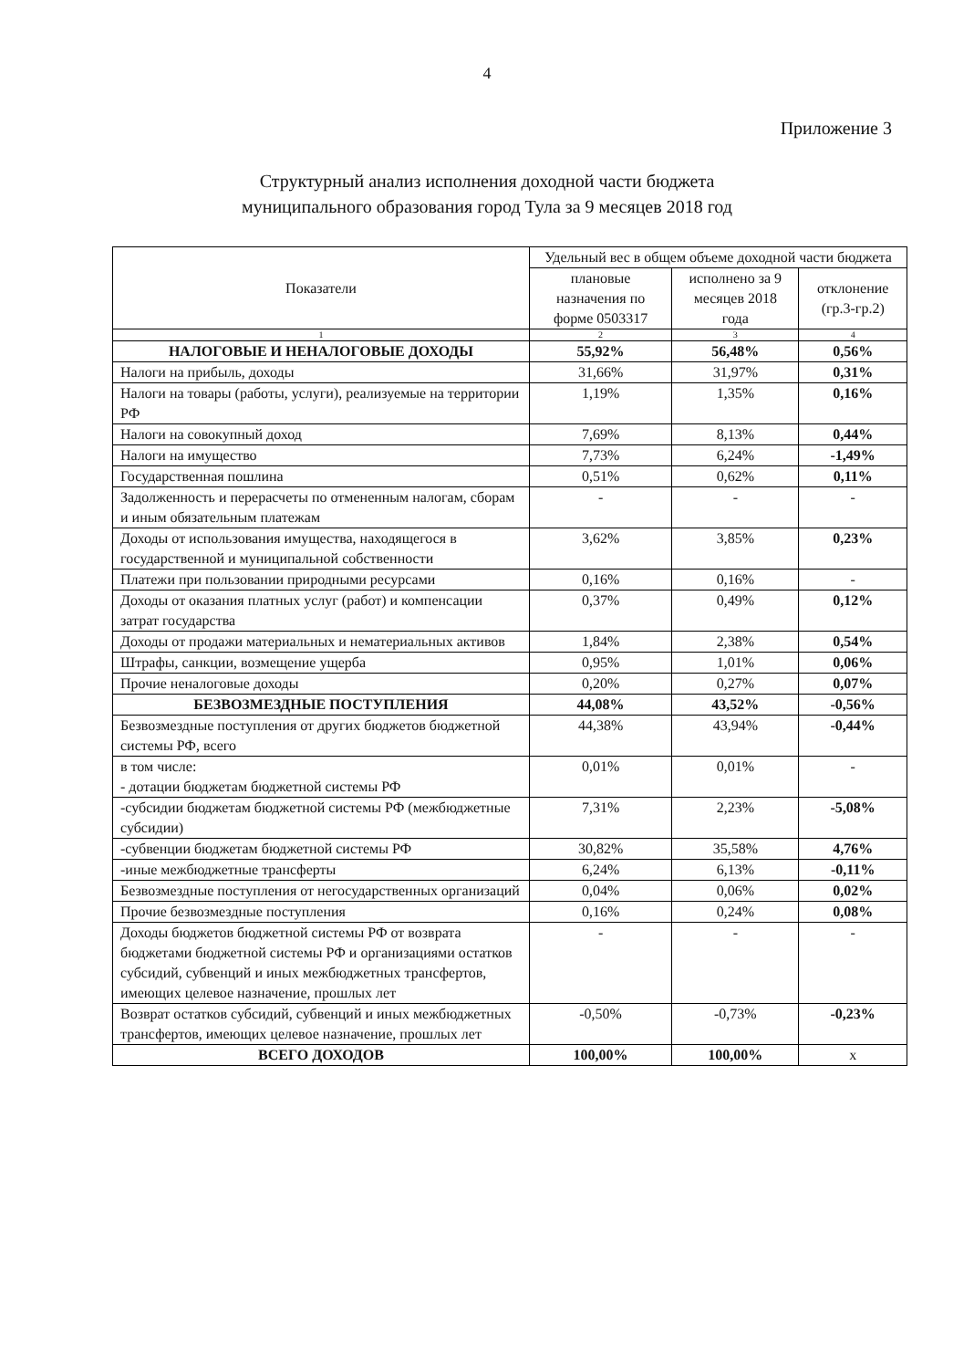4
Приложение 3
Структурный анализ исполнения доходной части бюджета
муниципального образования город Тула за 9 месяцев 2018 год
| Показатели | Удельный вес в общем объеме доходной части бюджета | | |
| --- | --- | --- | --- |
| | плановые назначения по форме 0503317 | исполнено за 9 месяцев 2018 года | отклонение (гр.3-гр.2) |
| 1 | 2 | 3 | 4 |
| НАЛОГОВЫЕ И НЕНАЛОГОВЫЕ ДОХОДЫ | 55,92% | 56,48% | 0,56% |
| Налоги на прибыль, доходы | 31,66% | 31,97% | 0,31% |
| Налоги на товары (работы, услуги), реализуемые на территории РФ | 1,19% | 1,35% | 0,16% |
| Налоги на совокупный доход | 7,69% | 8,13% | 0,44% |
| Налоги на имущество | 7,73% | 6,24% | -1,49% |
| Государственная пошлина | 0,51% | 0,62% | 0,11% |
| Задолженность и перерасчеты по отмененным налогам, сборам и иным обязательным платежам | - | - | - |
| Доходы от использования имущества, находящегося в государственной и муниципальной собственности | 3,62% | 3,85% | 0,23% |
| Платежи при пользовании природными ресурсами | 0,16% | 0,16% | - |
| Доходы от оказания платных услуг (работ) и компенсации затрат государства | 0,37% | 0,49% | 0,12% |
| Доходы от продажи материальных и нематериальных активов | 1,84% | 2,38% | 0,54% |
| Штрафы, санкции, возмещение ущерба | 0,95% | 1,01% | 0,06% |
| Прочие неналоговые доходы | 0,20% | 0,27% | 0,07% |
| БЕЗВОЗМЕЗДНЫЕ ПОСТУПЛЕНИЯ | 44,08% | 43,52% | -0,56% |
| Безвозмездные поступления от других бюджетов бюджетной системы РФ, всего | 44,38% | 43,94% | -0,44% |
| в том числе: - дотации бюджетам бюджетной системы РФ | 0,01% | 0,01% | - |
| -субсидии бюджетам бюджетной системы РФ (межбюджетные субсидии) | 7,31% | 2,23% | -5,08% |
| -субвенции бюджетам бюджетной системы РФ | 30,82% | 35,58% | 4,76% |
| -иные межбюджетные трансферты | 6,24% | 6,13% | -0,11% |
| Безвозмездные поступления от негосударственных организаций | 0,04% | 0,06% | 0,02% |
| Прочие безвозмездные поступления | 0,16% | 0,24% | 0,08% |
| Доходы бюджетов бюджетной системы РФ от возврата бюджетами бюджетной системы РФ и организациями остатков субсидий, субвенций и иных межбюджетных трансфертов, имеющих целевое назначение, прошлых лет | - | - | - |
| Возврат остатков субсидий, субвенций и иных межбюджетных трансфертов, имеющих целевое назначение, прошлых лет | -0,50% | -0,73% | -0,23% |
| ВСЕГО ДОХОДОВ | 100,00% | 100,00% | х |